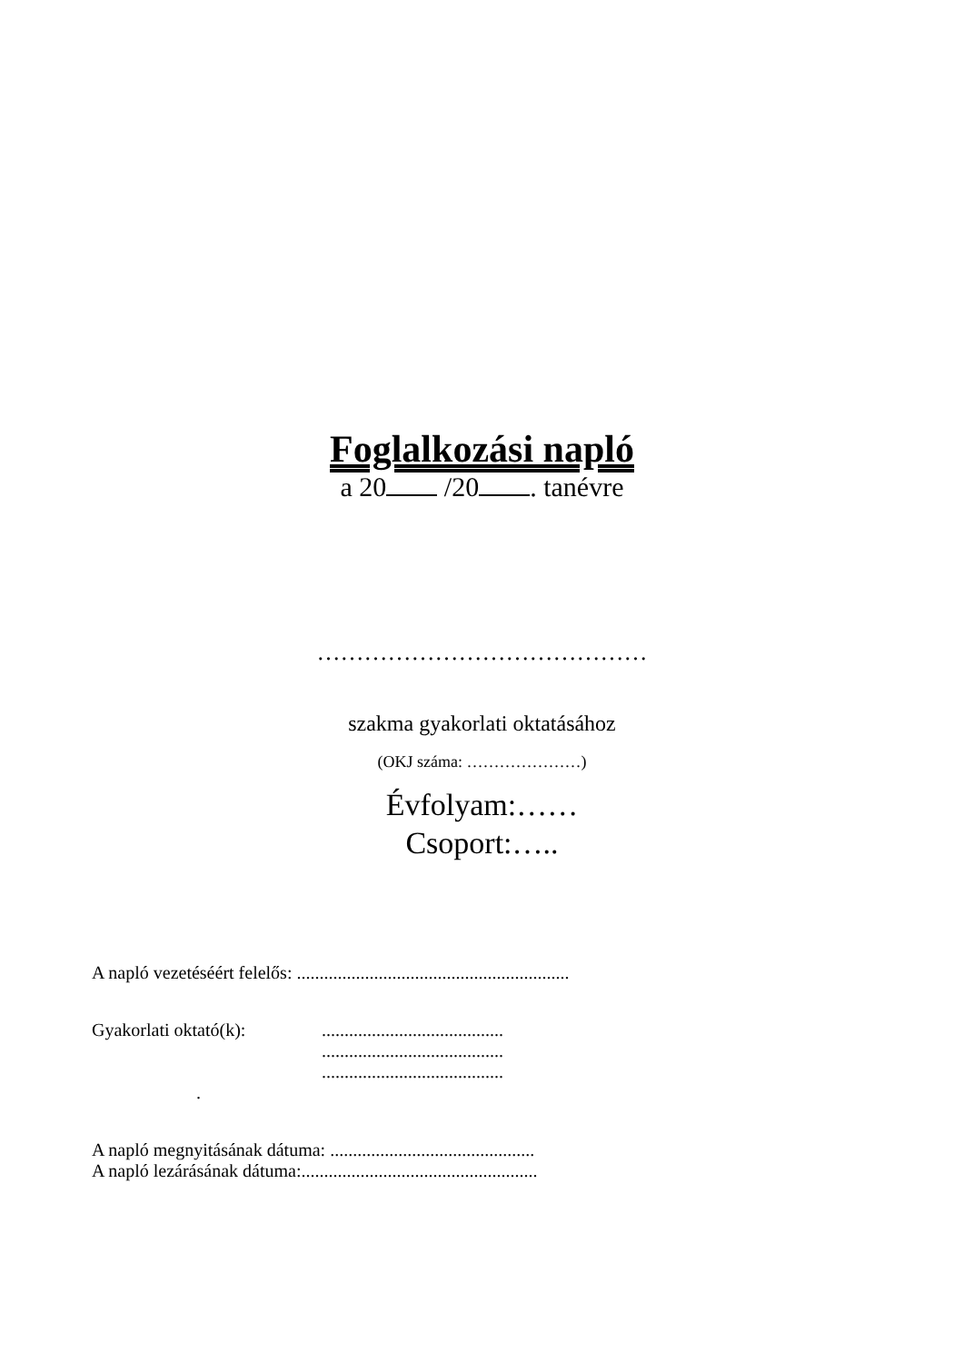Foglalkozási napló
a 20 /20 . tanévre
……………………………………
szakma gyakorlati oktatásához
(OKJ száma: …………………)
Évfolyam:……
Csoport:…..
A napló vezetéséért felelős: ............................................................
Gyakorlati oktató(k): ........................................
........................................
........................................
.
A napló megnyitásának dátuma: .............................................
A napló lezárásának dátuma:....................................................